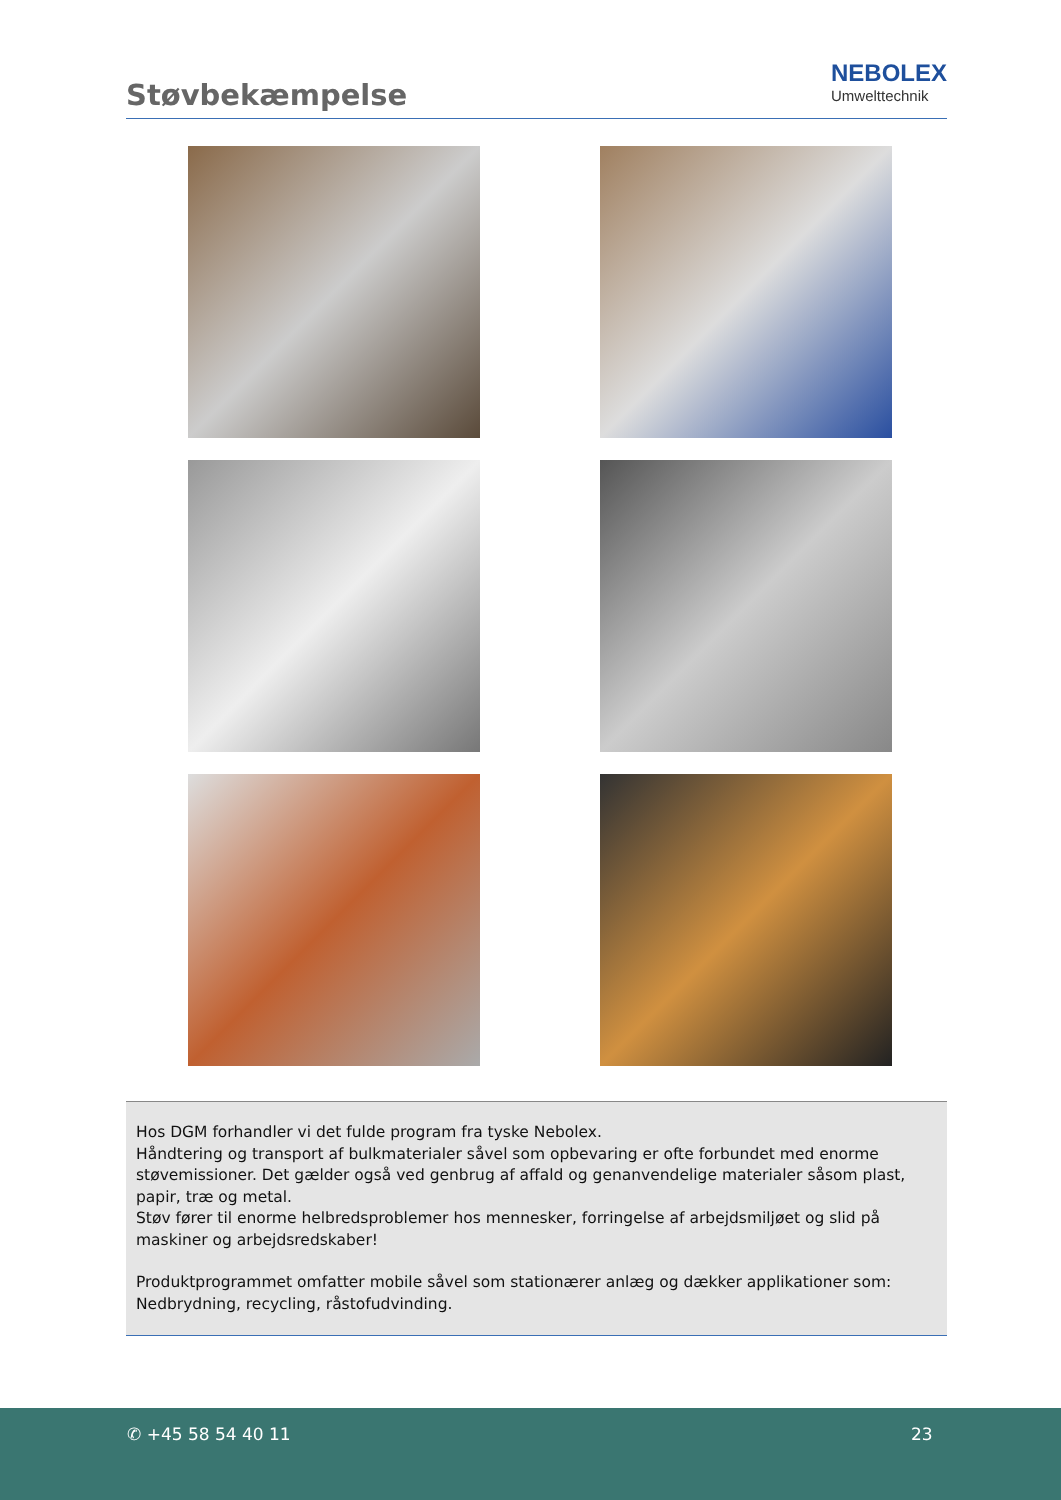Støvbekæmpelse
NEBOLEX
Umwelttechnik
Hos DGM forhandler vi det fulde program fra tyske Nebolex.
Håndtering og transport af bulkmaterialer såvel som opbevaring er ofte forbundet med enorme støvemissioner. Det gælder også ved genbrug af affald og genanvendelige materialer såsom plast, papir, træ og metal.
Støv fører til enorme helbredsproblemer hos mennesker, forringelse af arbejdsmiljøet og slid på maskiner og arbejdsredskaber!
Produktprogrammet omfatter mobile såvel som stationærer anlæg og dækker applikationer som:
Nedbrydning, recycling, råstofudvinding.
✆ +45 58 54 40 11 23